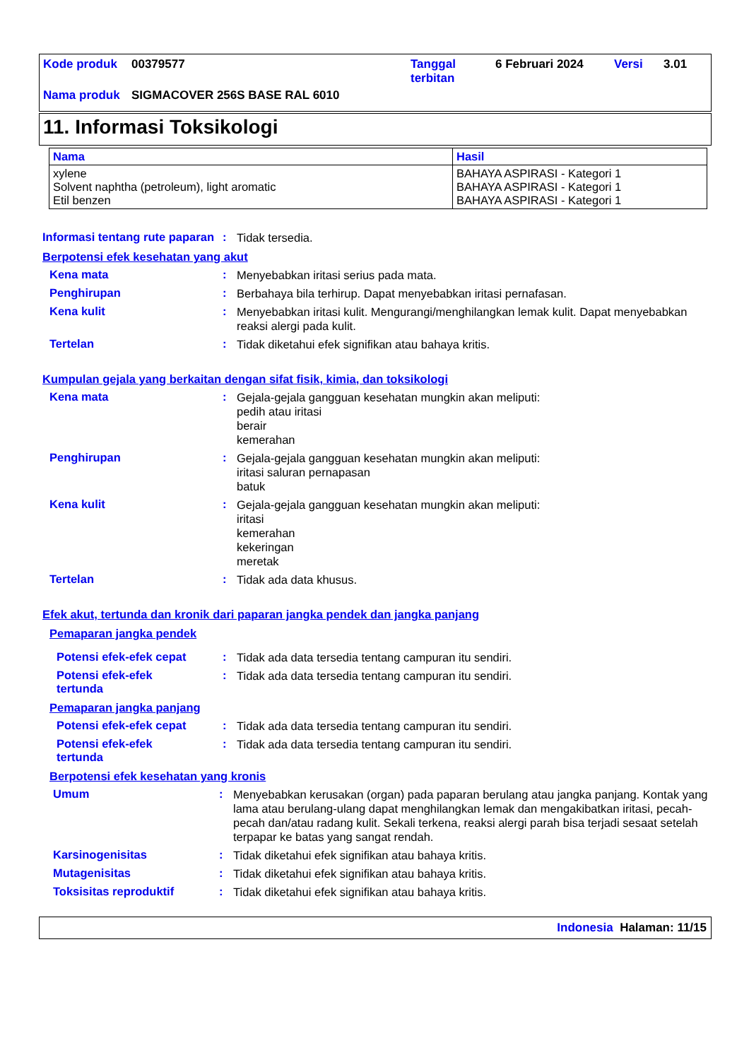| Kode produk | 00379577 | Tanggal terbitan | 6 Februari 2024 | Versi | 3.01 |
| Nama produk | SIGMACOVER 256S BASE RAL 6010 | | | | |
11. Informasi Toksikologi
| Nama | Hasil |
| --- | --- |
| xylene Solvent naphtha (petroleum), light aromatic Etil benzen | BAHAYA ASPIRASI - Kategori 1 BAHAYA ASPIRASI - Kategori 1 BAHAYA ASPIRASI - Kategori 1 |
Informasi tentang rute paparan
:
Tidak tersedia.
Berpotensi efek kesehatan yang akut
Kena mata :
Menyebabkan iritasi serius pada mata.
Penghirupan :
Berbahaya bila terhirup. Dapat menyebabkan iritasi pernafasan.
Kena kulit :
Menyebabkan iritasi kulit. Mengurangi/menghilangkan lemak kulit. Dapat menyebabkan reaksi alergi pada kulit.
Tertelan :
Tidak diketahui efek signifikan atau bahaya kritis.
Kumpulan gejala yang berkaitan dengan sifat fisik, kimia, dan toksikologi
Kena mata :
Gejala-gejala gangguan kesehatan mungkin akan meliputi:
pedih atau iritasi
berair
kemerahan
Penghirupan :
Gejala-gejala gangguan kesehatan mungkin akan meliputi:
iritasi saluran pernapasan
batuk
Kena kulit :
Gejala-gejala gangguan kesehatan mungkin akan meliputi:
iritasi
kemerahan
kekeringan
meretak
Tertelan :
Tidak ada data khusus.
Efek akut, tertunda dan kronik dari paparan jangka pendek dan jangka panjang
Pemaparan jangka pendek
Potensi efek-efek cepat :
Tidak ada data tersedia tentang campuran itu sendiri.
Potensi efek-efek
tertunda
:
Tidak ada data tersedia tentang campuran itu sendiri.
Pemaparan jangka panjang
Potensi efek-efek cepat :
Tidak ada data tersedia tentang campuran itu sendiri.
Potensi efek-efek
tertunda
:
Tidak ada data tersedia tentang campuran itu sendiri.
Berpotensi efek kesehatan yang kronis
Umum :
Menyebabkan kerusakan (organ) pada paparan berulang atau jangka panjang. Kontak yang lama atau berulang-ulang dapat menghilangkan lemak dan mengakibatkan iritasi, pecah-pecah dan/atau radang kulit. Sekali terkena, reaksi alergi parah bisa terjadi sesaat setelah terpapar ke batas yang sangat rendah.
Karsinogenisitas :
Tidak diketahui efek signifikan atau bahaya kritis.
Mutagenisitas :
Tidak diketahui efek signifikan atau bahaya kritis.
Toksisitas reproduktif :
Tidak diketahui efek signifikan atau bahaya kritis.
Indonesia Halaman: 11/15